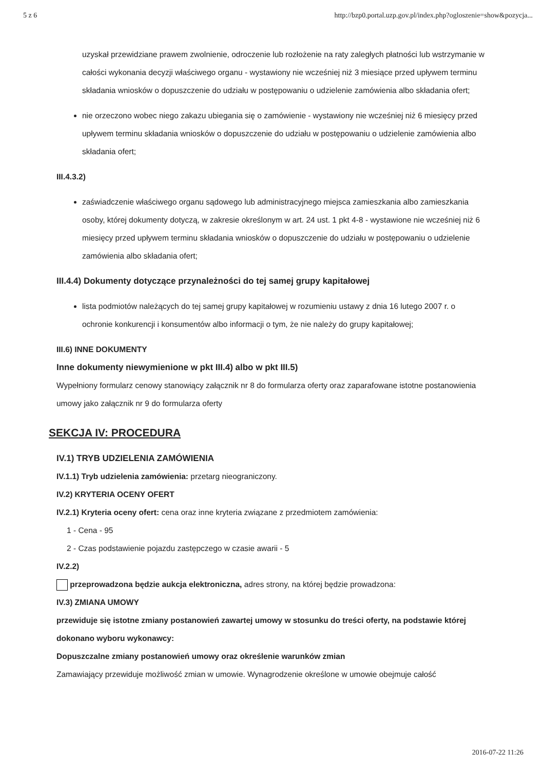5 z 6 http://bzp0.portal.uzp.gov.pl/index.php?ogloszenie=show&pozycja...
uzyskał przewidziane prawem zwolnienie, odroczenie lub rozłożenie na raty zaległych płatności lub wstrzymanie w całości wykonania decyzji właściwego organu - wystawiony nie wcześniej niż 3 miesiące przed upływem terminu składania wniosków o dopuszczenie do udziału w postępowaniu o udzielenie zamówienia albo składania ofert;
nie orzeczono wobec niego zakazu ubiegania się o zamówienie - wystawiony nie wcześniej niż 6 miesięcy przed upływem terminu składania wniosków o dopuszczenie do udziału w postępowaniu o udzielenie zamówienia albo składania ofert;
III.4.3.2)
zaświadczenie właściwego organu sądowego lub administracyjnego miejsca zamieszkania albo zamieszkania osoby, której dokumenty dotyczą, w zakresie określonym w art. 24 ust. 1 pkt 4-8 - wystawione nie wcześniej niż 6 miesięcy przed upływem terminu składania wniosków o dopuszczenie do udziału w postępowaniu o udzielenie zamówienia albo składania ofert;
III.4.4) Dokumenty dotyczące przynależności do tej samej grupy kapitałowej
lista podmiotów należących do tej samej grupy kapitałowej w rozumieniu ustawy z dnia 16 lutego 2007 r. o ochronie konkurencji i konsumentów albo informacji o tym, że nie należy do grupy kapitałowej;
III.6) INNE DOKUMENTY
Inne dokumenty niewymienione w pkt III.4) albo w pkt III.5)
Wypełniony formularz cenowy stanowiący załącznik nr 8 do formularza oferty oraz zaparafowane istotne postanowienia umowy jako załącznik nr 9 do formularza oferty
SEKCJA IV: PROCEDURA
IV.1) TRYB UDZIELENIA ZAMÓWIENIA
IV.1.1) Tryb udzielenia zamówienia: przetarg nieograniczony.
IV.2) KRYTERIA OCENY OFERT
IV.2.1) Kryteria oceny ofert: cena oraz inne kryteria związane z przedmiotem zamówienia:
1 - Cena - 95
2 - Czas podstawienie pojazdu zastępczego w czasie awarii - 5
IV.2.2)
przeprowadzona będzie aukcja elektroniczna, adres strony, na której będzie prowadzona:
IV.3) ZMIANA UMOWY
przewiduje się istotne zmiany postanowień zawartej umowy w stosunku do treści oferty, na podstawie której dokonano wyboru wykonawcy:
Dopuszczalne zmiany postanowień umowy oraz określenie warunków zmian
Zamawiający przewiduje możliwość zmian w umowie. Wynagrodzenie określone w umowie obejmuje całość
2016-07-22 11:26